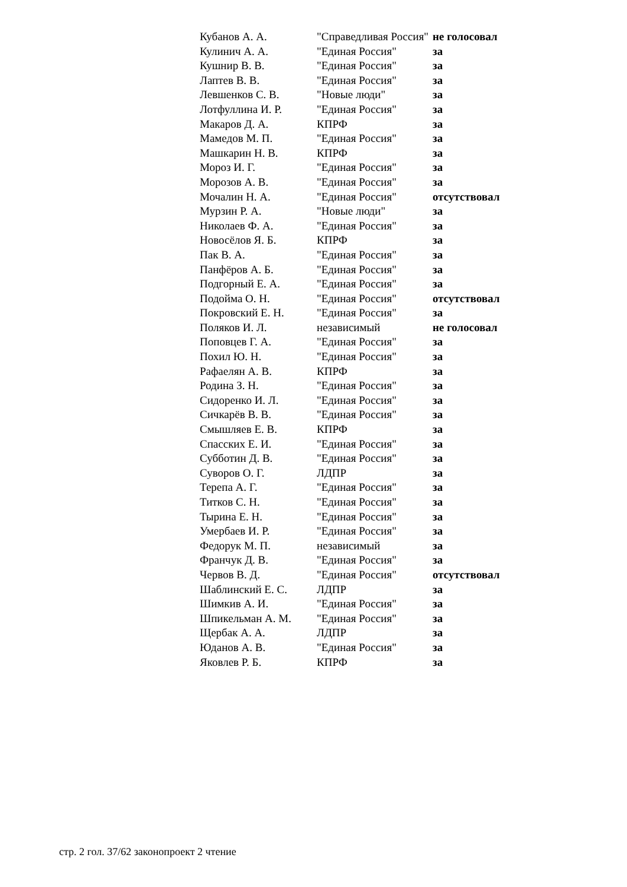| Кубанов А. А. | "Справедливая Россия" | не голосовал |
| Кулинич А. А. | "Единая Россия" | за |
| Кушнир В. В. | "Единая Россия" | за |
| Лаптев В. В. | "Единая Россия" | за |
| Левшенков С. В. | "Новые люди" | за |
| Лотфуллина И. Р. | "Единая Россия" | за |
| Макаров Д. А. | КПРФ | за |
| Мамедов М. П. | "Единая Россия" | за |
| Машкарин Н. В. | КПРФ | за |
| Мороз И. Г. | "Единая Россия" | за |
| Морозов А. В. | "Единая Россия" | за |
| Мочалин Н. А. | "Единая Россия" | отсутствовал |
| Мурзин Р. А. | "Новые люди" | за |
| Николаев Ф. А. | "Единая Россия" | за |
| Новосёлов Я. Б. | КПРФ | за |
| Пак В. А. | "Единая Россия" | за |
| Панфёров А. Б. | "Единая Россия" | за |
| Подгорный Е. А. | "Единая Россия" | за |
| Подойма О. Н. | "Единая Россия" | отсутствовал |
| Покровский Е. Н. | "Единая Россия" | за |
| Поляков И. Л. | независимый | не голосовал |
| Поповцев Г. А. | "Единая Россия" | за |
| Похил Ю. Н. | "Единая Россия" | за |
| Рафаелян А. В. | КПРФ | за |
| Родина З. Н. | "Единая Россия" | за |
| Сидоренко И. Л. | "Единая Россия" | за |
| Сичкарёв В. В. | "Единая Россия" | за |
| Смышляев Е. В. | КПРФ | за |
| Спасских Е. И. | "Единая Россия" | за |
| Субботин Д. В. | "Единая Россия" | за |
| Суворов О. Г. | ЛДПР | за |
| Терепа А. Г. | "Единая Россия" | за |
| Титков С. Н. | "Единая Россия" | за |
| Тырина Е. Н. | "Единая Россия" | за |
| Умербаев И. Р. | "Единая Россия" | за |
| Федорук М. П. | независимый | за |
| Франчук Д. В. | "Единая Россия" | за |
| Червов В. Д. | "Единая Россия" | отсутствовал |
| Шаблинский Е. С. | ЛДПР | за |
| Шимкив А. И. | "Единая Россия" | за |
| Шпикельман А. М. | "Единая Россия" | за |
| Щербак А. А. | ЛДПР | за |
| Юданов А. В. | "Единая Россия" | за |
| Яковлев Р. Б. | КПРФ | за |
стр. 2 гол. 37/62 законопроект 2 чтение